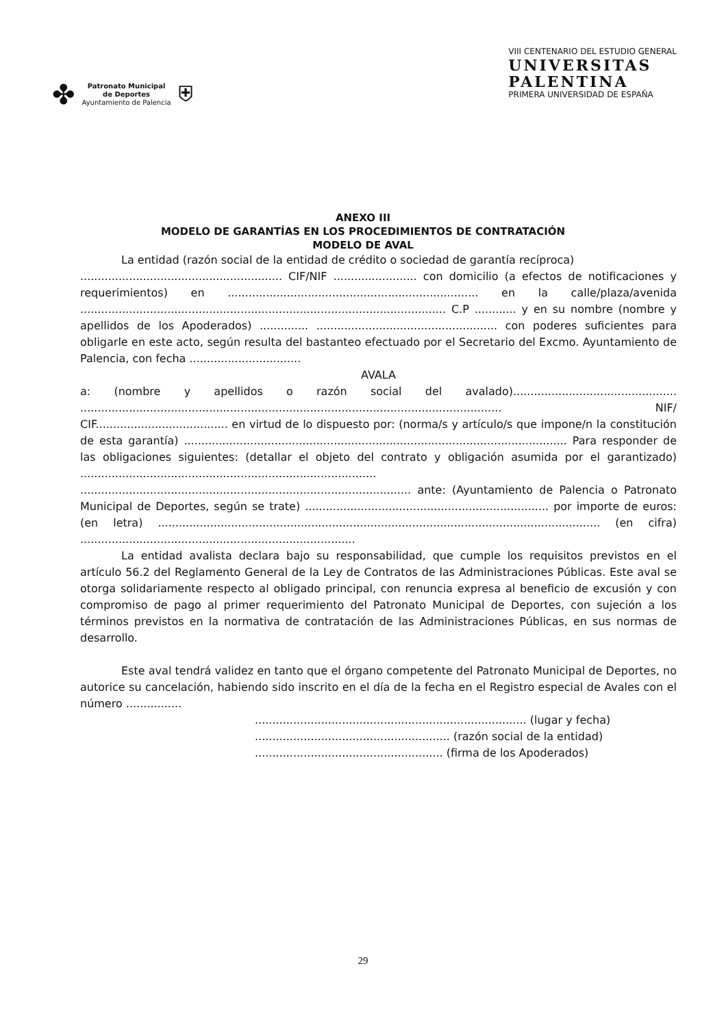✤
Patronato Municipal
de Deportes
Ayuntamiento de Palencia
⛨
VIII CENTENARIO DEL ESTUDIO GENERAL
UNIVERSITAS
PALENTINA
PRIMERA UNIVERSIDAD DE ESPAÑA
ANEXO III
MODELO DE GARANTÍAS EN LOS PROCEDIMIENTOS DE CONTRATACIÓN
MODELO DE AVAL
La entidad (razón social de la entidad de crédito o sociedad de garantía recíproca)
.......................................................... CIF/NIF ........................ con domicilio (a efectos de notificaciones y requerimientos) en ........................................................................ en la calle/plaza/avenida ......................................................................................................... C.P ............ y en su nombre (nombre y apellidos de los Apoderados) .............. .................................................... con poderes suficientes para obligarle en este acto, según resulta del bastanteo efectuado por el Secretario del Excmo. Ayuntamiento de Palencia, con fecha ................................
AVALA
a: (nombre y apellidos o razón social del avalado)............................................... ......................................................................................................................... NIF/ CIF...................................... en virtud de lo dispuesto por: (norma/s y artículo/s que impone/n la constitución de esta garantía) .............................................................................................................. Para responder de las obligaciones siguientes: (detallar el objeto del contrato y obligación asumida por el garantizado) ..................................................................................... ............................................................................................... ante: (Ayuntamiento de Palencia o Patronato Municipal de Deportes, según se trate) ...................................................................... por importe de euros:(en letra) ............................................................................................................................... (en cifra) ...............................................................................
La entidad avalista declara bajo su responsabilidad, que cumple los requisitos previstos en el artículo 56.2 del Reglamento General de la Ley de Contratos de las Administraciones Públicas. Este aval se otorga solidariamente respecto al obligado principal, con renuncia expresa al beneficio de excusión y con compromiso de pago al primer requerimiento del Patronato Municipal de Deportes, con sujeción a los términos previstos en la normativa de contratación de las Administraciones Públicas, en sus normas de desarrollo.
Este aval tendrá validez en tanto que el órgano competente del Patronato Municipal de Deportes, no autorice su cancelación, habiendo sido inscrito en el día de la fecha en el Registro especial de Avales con el número ................
.............................................................................. (lugar y fecha)
........................................................ (razón social de la entidad)
...................................................... (firma de los Apoderados)
29